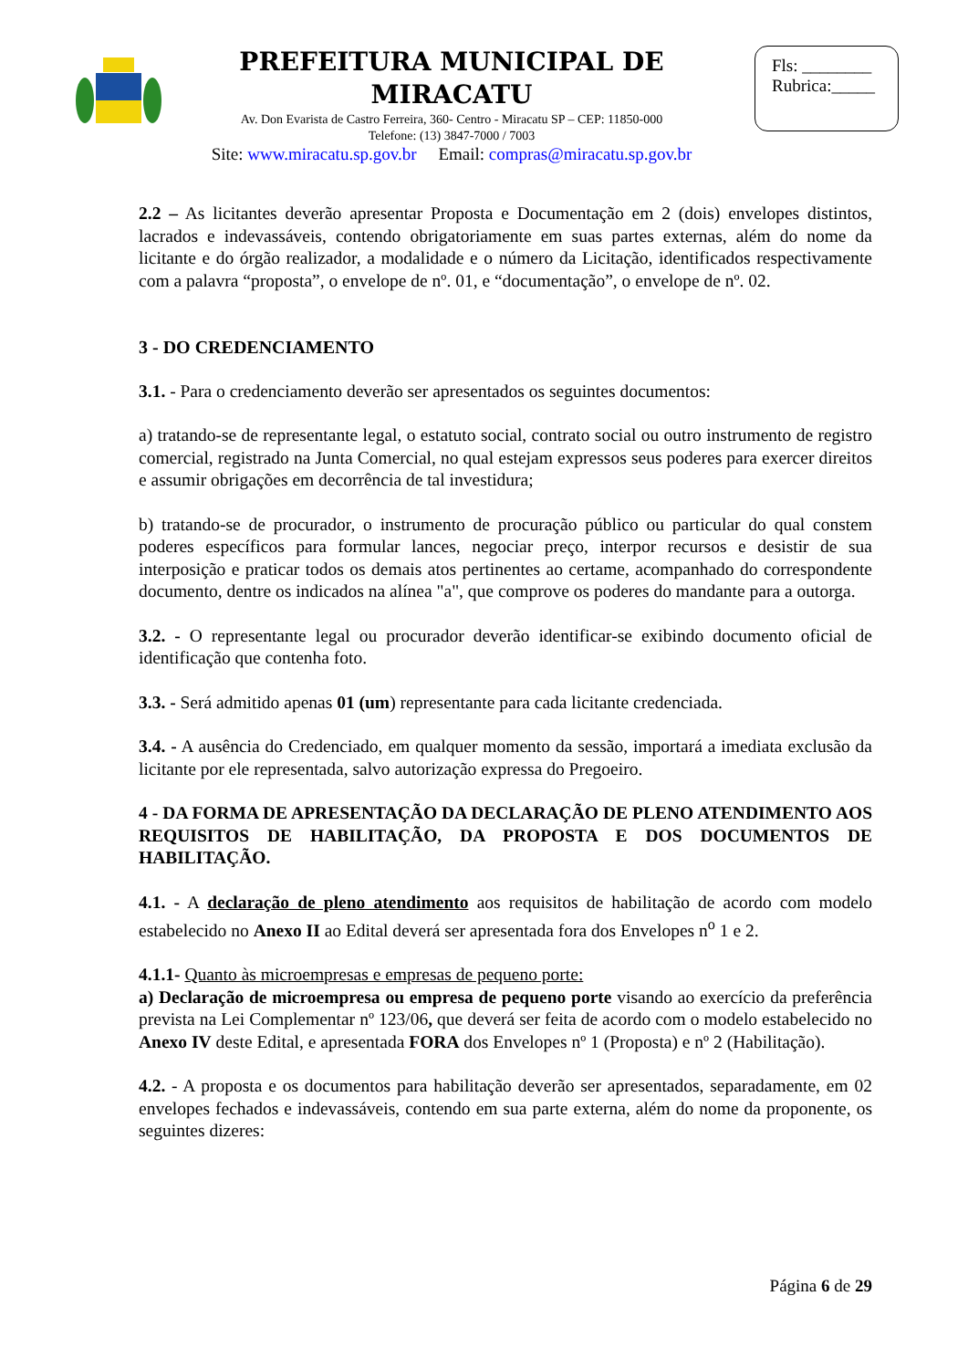PREFEITURA MUNICIPAL DE MIRACATU
Av. Don Evarista de Castro Ferreira, 360- Centro - Miracatu SP – CEP: 11850-000
Telefone: (13) 3847-7000 / 7003
Site: www.miracatu.sp.gov.br Email: compras@miracatu.sp.gov.br
Fls: ________
Rubrica:_____
2.2 – As licitantes deverão apresentar Proposta e Documentação em 2 (dois) envelopes distintos, lacrados e indevassáveis, contendo obrigatoriamente em suas partes externas, além do nome da licitante e do órgão realizador, a modalidade e o número da Licitação, identificados respectivamente com a palavra “proposta”, o envelope de nº. 01, e “documentação”, o envelope de nº. 02.
3 - DO CREDENCIAMENTO
3.1. - Para o credenciamento deverão ser apresentados os seguintes documentos:
a) tratando-se de representante legal, o estatuto social, contrato social ou outro instrumento de registro comercial, registrado na Junta Comercial, no qual estejam expressos seus poderes para exercer direitos e assumir obrigações em decorrência de tal investidura;
b) tratando-se de procurador, o instrumento de procuração público ou particular do qual constem poderes específicos para formular lances, negociar preço, interpor recursos e desistir de sua interposição e praticar todos os demais atos pertinentes ao certame, acompanhado do correspondente documento, dentre os indicados na alínea "a", que comprove os poderes do mandante para a outorga.
3.2. - O representante legal ou procurador deverão identificar-se exibindo documento oficial de identificação que contenha foto.
3.3. - Será admitido apenas 01 (um) representante para cada licitante credenciada.
3.4. - A ausência do Credenciado, em qualquer momento da sessão, importará a imediata exclusão da licitante por ele representada, salvo autorização expressa do Pregoeiro.
4 - DA FORMA DE APRESENTAÇÃO DA DECLARAÇÃO DE PLENO ATENDIMENTO AOS REQUISITOS DE HABILITAÇÃO, DA PROPOSTA E DOS DOCUMENTOS DE HABILITAÇÃO.
4.1. - A declaração de pleno atendimento aos requisitos de habilitação de acordo com modelo estabelecido no Anexo II ao Edital deverá ser apresentada fora dos Envelopes n<sup>o</sup> 1 e 2.
4.1.1- Quanto às microempresas e empresas de pequeno porte:
a) Declaração de microempresa ou empresa de pequeno porte visando ao exercício da preferência prevista na Lei Complementar nº 123/06, que deverá ser feita de acordo com o modelo estabelecido no Anexo IV deste Edital, e apresentada FORA dos Envelopes nº 1 (Proposta) e nº 2 (Habilitação).
4.2. - A proposta e os documentos para habilitação deverão ser apresentados, separadamente, em 02 envelopes fechados e indevassáveis, contendo em sua parte externa, além do nome da proponente, os seguintes dizeres:
Página 6 de 29